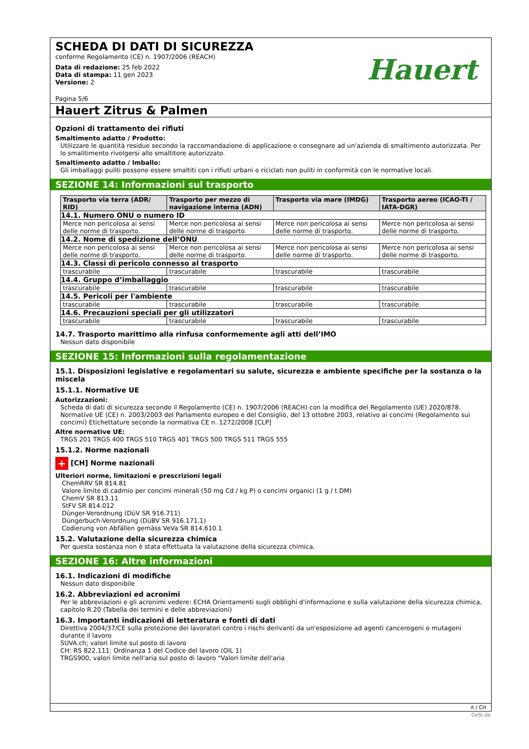SCHEDA DI DATI DI SICUREZZA
conforme Regolamento (CE) n. 1907/2006 (REACH)
Data di redazione: 25 feb 2022
Data di stampa: 11 gen 2023
Versione: 2
Pagina 5/6
Hauert
Hauert Zitrus & Palmen
Opzioni di trattamento dei rifiuti
Smaltimento adatto / Prodotto:
Utilizzare le quantità residue secondo la raccomandazione di applicazione o consegnare ad un'azienda di smaltimento autorizzata. Per lo smalitimento rivolgersi allo smaltitore autorizzato.
Smaltimento adatto / Imballo:
Gli imballaggi puliti possono essere smaltiti con i rifiuti urbani o riciclati non puliti in conformità con le normative locali.
SEZIONE 14: Informazioni sul trasporto
| Trasporto via terra (ADR/ RID) | Trasporto per mezzo di navigazione interna (ADN) | Trasporto via mare (IMDG) | Trasporto aereo (ICAO-TI / IATA-DGR) |
| --- | --- | --- | --- |
| 14.1. Numero ONU o numero ID | | | |
| Merce non pericolosa ai sensi delle norme di trasporto. | Merce non pericolosa ai sensi delle norme di trasporto. | Merce non pericolosa ai sensi delle norme di trasporto. | Merce non pericolosa ai sensi delle norme di trasporto. |
| 14.2. Nome di spedizione dell’ONU | | | |
| Merce non pericolosa ai sensi delle norme di trasporto. | Merce non pericolosa ai sensi delle norme di trasporto. | Merce non pericolosa ai sensi delle norme di trasporto. | Merce non pericolosa ai sensi delle norme di trasporto. |
| 14.3. Classi di pericolo connesso al trasporto | | | |
| trascurabile | trascurabile | trascurabile | trascurabile |
| 14.4. Gruppo d’imballaggio | | | |
| trascurabile | trascurabile | trascurabile | trascurabile |
| 14.5. Pericoli per l'ambiente | | | |
| trascurabile | trascurabile | trascurabile | trascurabile |
| 14.6. Precauzioni speciali per gli utilizzatori | | | |
| trascurabile | trascurabile | trascurabile | trascurabile |
14.7. Trasporto marittimo alla rinfusa conformemente agli atti dell’IMO
Nessun dato disponibile
SEZIONE 15: Informazioni sulla regolamentazione
15.1. Disposizioni legislative e regolamentari su salute, sicurezza e ambiente specifiche per la sostanza o la miscela
15.1.1. Normative UE
Autorizzazioni:
Scheda di dati di sicurezza secondo il Regolamento (CE) n. 1907/2006 (REACH) con la modifica del Regolamento (UE) 2020/878. Normative UE (CE) n. 2003/2003 del Parlamento europeo e del Consiglio, del 13 ottobre 2003, relativo ai concimi (Regolamento sui concimi) Etichettature secondo la normativa CE n. 1272/2008 [CLP]
Altre normative UE:
TRGS 201 TRGS 400 TRGS 510 TRGS 401 TRGS 500 TRGS 511 TRGS 555
15.1.2. Norme nazionali
+ [CH] Norme nazionali
Ulteriori norme, limitazioni e prescrizioni legali
ChemRRV SR 814.81
Valore limite di cadmio per concimi minerali (50 mg Cd / kg P) o concimi organici (1 g / t DM)
ChemV SR 813.11
StFV SR 814.012
Dünger-Verordnung (DüV SR 916.711)
Düngerbuch-Verordnung (DüBV SR 916.171.1)
Codierung von Abfällen gemäss VeVa SR 814.610.1
15.2. Valutazione della sicurezza chimica
Per questa sostanza non è stata effettuata la valutazione della sicurezza chimica.
SEZIONE 16: Altre informazioni
16.1. Indicazioni di modifiche
Nessun dato disponibile
16.2. Abbreviazioni ed acronimi
Per le abbreviazioni e gli acronimi vedere: ECHA Orientamenti sugli obblighi d'informazione e sulla valutazione della sicurezza chimica, capitolo R.20 (Tabella dei termini e delle abbreviazioni)
16.3. Importanti indicazioni di letteratura e fonti di dati
Direttiva 2004/37/CE sulla protezione dei lavoratori contro i rischi derivanti da un'esposizione ad agenti cancerogeni o mutageni durante il lavoro
SUVA.ch; valori limite sul posto di lavoro
CH: RS 822.111: Ordinanza 1 del Codice del lavoro (OIL 1)
TRGS900, valori limite nell'aria sul posto di lavoro "Valori limite dell'aria
it / CH
GeSi.de